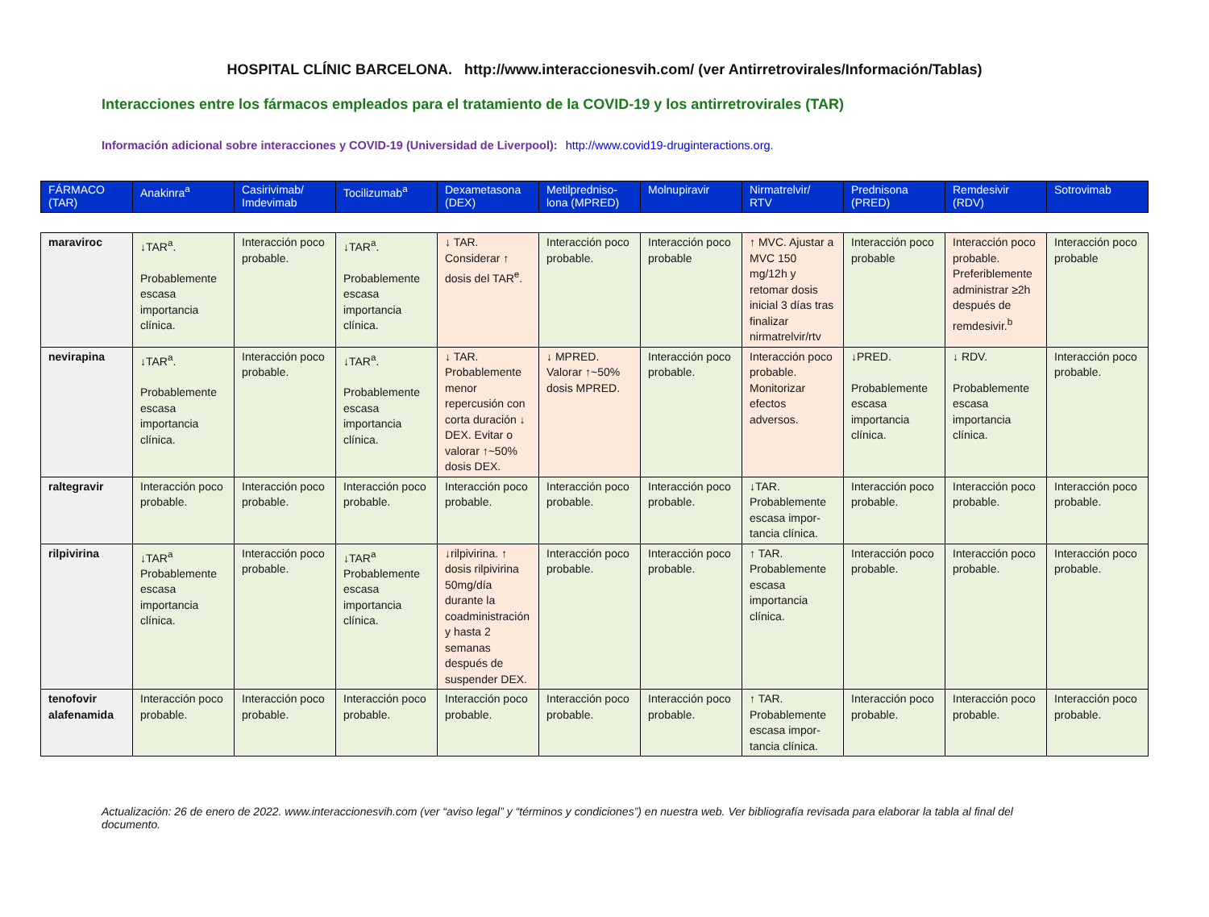HOSPITAL CLÍNIC BARCELONA. http://www.interaccionesvih.com/ (ver Antirretrovirales/Información/Tablas)
Interacciones entre los fármacos empleados para el tratamiento de la COVID-19 y los antirretrovirales (TAR)
Información adicional sobre interacciones y COVID-19 (Universidad de Liverpool): http://www.covid19-druginteractions.org.
| FÁRMACO (TAR) | Anakinra<sup>a</sup> | Casirivimab/ Imdevimab | Tocilizumab<sup>a</sup> | Dexametasona (DEX) | Metilpredniso-lona (MPRED) | Molnupiravir | Nirmatrelvir/ RTV | Prednisona (PRED) | Remdesivir (RDV) | Sotrovimab |
| --- | --- | --- | --- | --- | --- | --- | --- | --- | --- | --- |
| maraviroc | ↓TAR<sup>a</sup>. Probablemente escasa importancia clínica. | Interacción poco probable. | ↓TAR<sup>a</sup>. Probablemente escasa importancia clínica. | ↓ TAR. Considerar ↑ dosis del TAR<sup>e</sup>. | Interacción poco probable. | Interacción poco probable | ↑ MVC. Ajustar a MVC 150 mg/12h y retomar dosis inicial 3 días tras finalizar nirmatrelvir/rtv | Interacción poco probable | Interacción poco probable. Preferiblemente administrar ≥2h después de remdesivir.<sup>b</sup> | Interacción poco probable |
| nevirapina | ↓TAR<sup>a</sup>. Probablemente escasa importancia clínica. | Interacción poco probable. | ↓TAR<sup>a</sup>. Probablemente escasa importancia clínica. | ↓ TAR. Probablemente menor repercusión con corta duración ↓ DEX. Evitar o valorar ↑~50% dosis DEX. | ↓ MPRED. Valorar ↑~50% dosis MPRED. | Interacción poco probable. | Interacción poco probable. Monitorizar efectos adversos. | ↓PRED. Probablemente escasa importancia clínica. | ↓ RDV. Probablemente escasa importancia clínica. | Interacción poco probable. |
| raltegravir | Interacción poco probable. | Interacción poco probable. | Interacción poco probable. | Interacción poco probable. | Interacción poco probable. | Interacción poco probable. | ↓TAR. Probablemente escasa impor-tancia clínica. | Interacción poco probable. | Interacción poco probable. | Interacción poco probable. |
| rilpivirina | ↓TAR<sup>a</sup> Probablemente escasa importancia clínica. | Interacción poco probable. | ↓TAR<sup>a</sup> Probablemente escasa importancia clínica. | ↓rilpivirina. ↑ dosis rilpivirina 50mg/día durante la coadministración y hasta 2 semanas después de suspender DEX. | Interacción poco probable. | Interacción poco probable. | ↑ TAR. Probablemente escasa importancia clínica. | Interacción poco probable. | Interacción poco probable. | Interacción poco probable. |
| tenofovir alafenamida | Interacción poco probable. | Interacción poco probable. | Interacción poco probable. | Interacción poco probable. | Interacción poco probable. | Interacción poco probable. | ↑ TAR. Probablemente escasa impor-tancia clínica. | Interacción poco probable. | Interacción poco probable. | Interacción poco probable. |
Actualización: 26 de enero de 2022. www.interaccionesvih.com (ver “aviso legal” y “términos y condiciones”) en nuestra web. Ver bibliografía revisada para elaborar la tabla al final del documento.